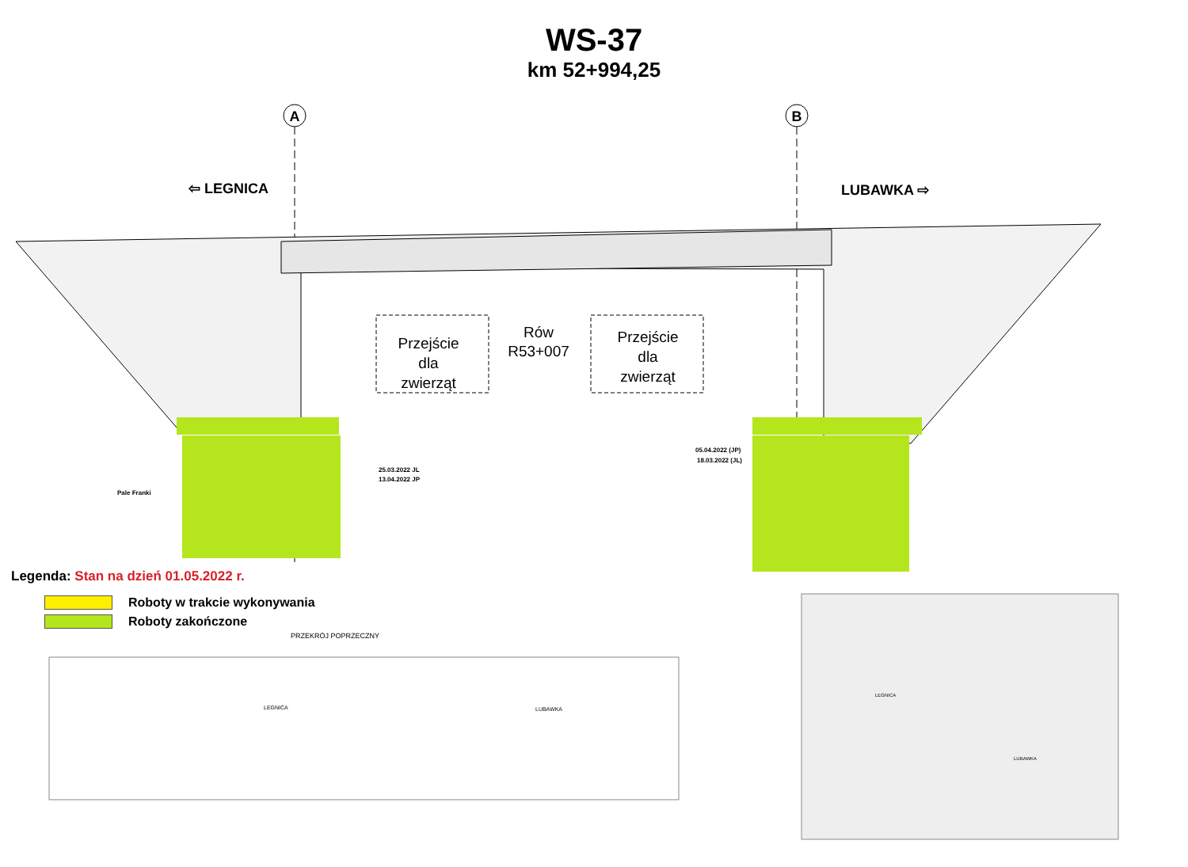WS-37
km 52+994,25
A
B
⇦ LEGNICA
LUBAWKA ⇨
Przejście
dla
zwierząt
Rów
R53+007
Przejście
dla
zwierząt
25.03.2022 JL
13.04.2022 JP
05.04.2022 (JP)
18.03.2022 (JL)
Pale Franki
PRZEKRÓJ POPRZECZNY
LEGNICA
LUBAWKA
LUBAWKA
LEGNICA
Legenda: Stan na dzień 01.05.2022 r.
Roboty w trakcie wykonywania
Roboty zakończone